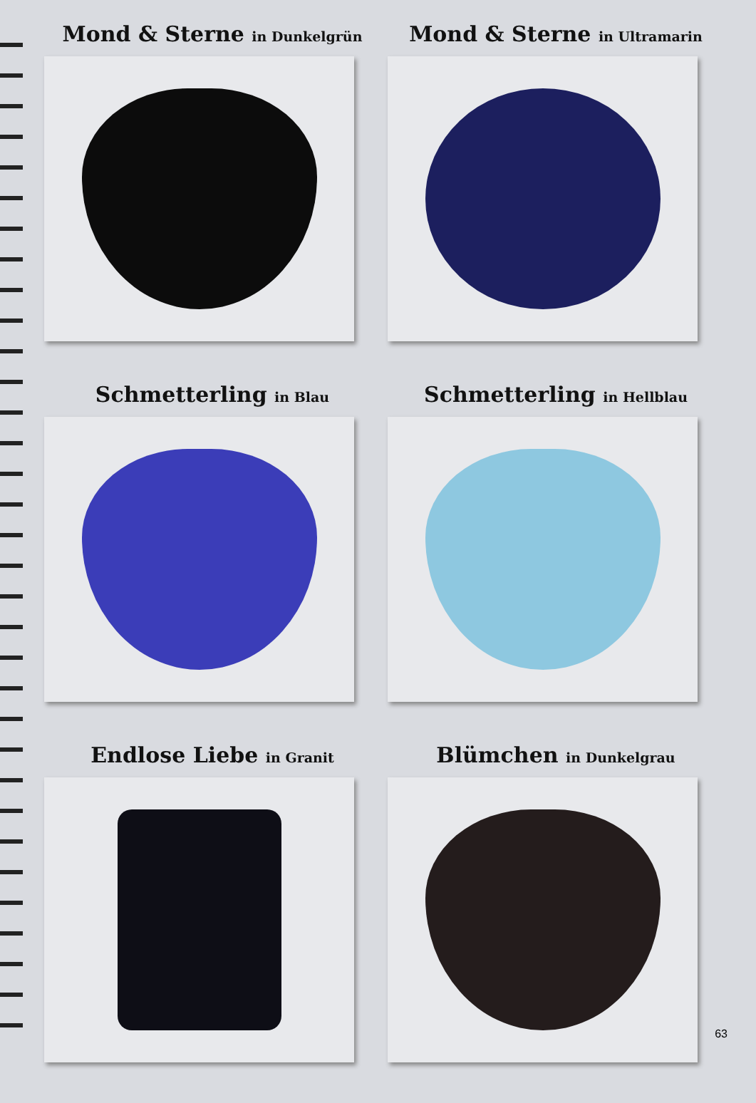Mond & Sterne in Dunkelgrün
Mond & Sterne in Ultramarin
Schmetterling in Blau
Schmetterling in Hellblau
Endlose Liebe in Granit
Blümchen in Dunkelgrau
63